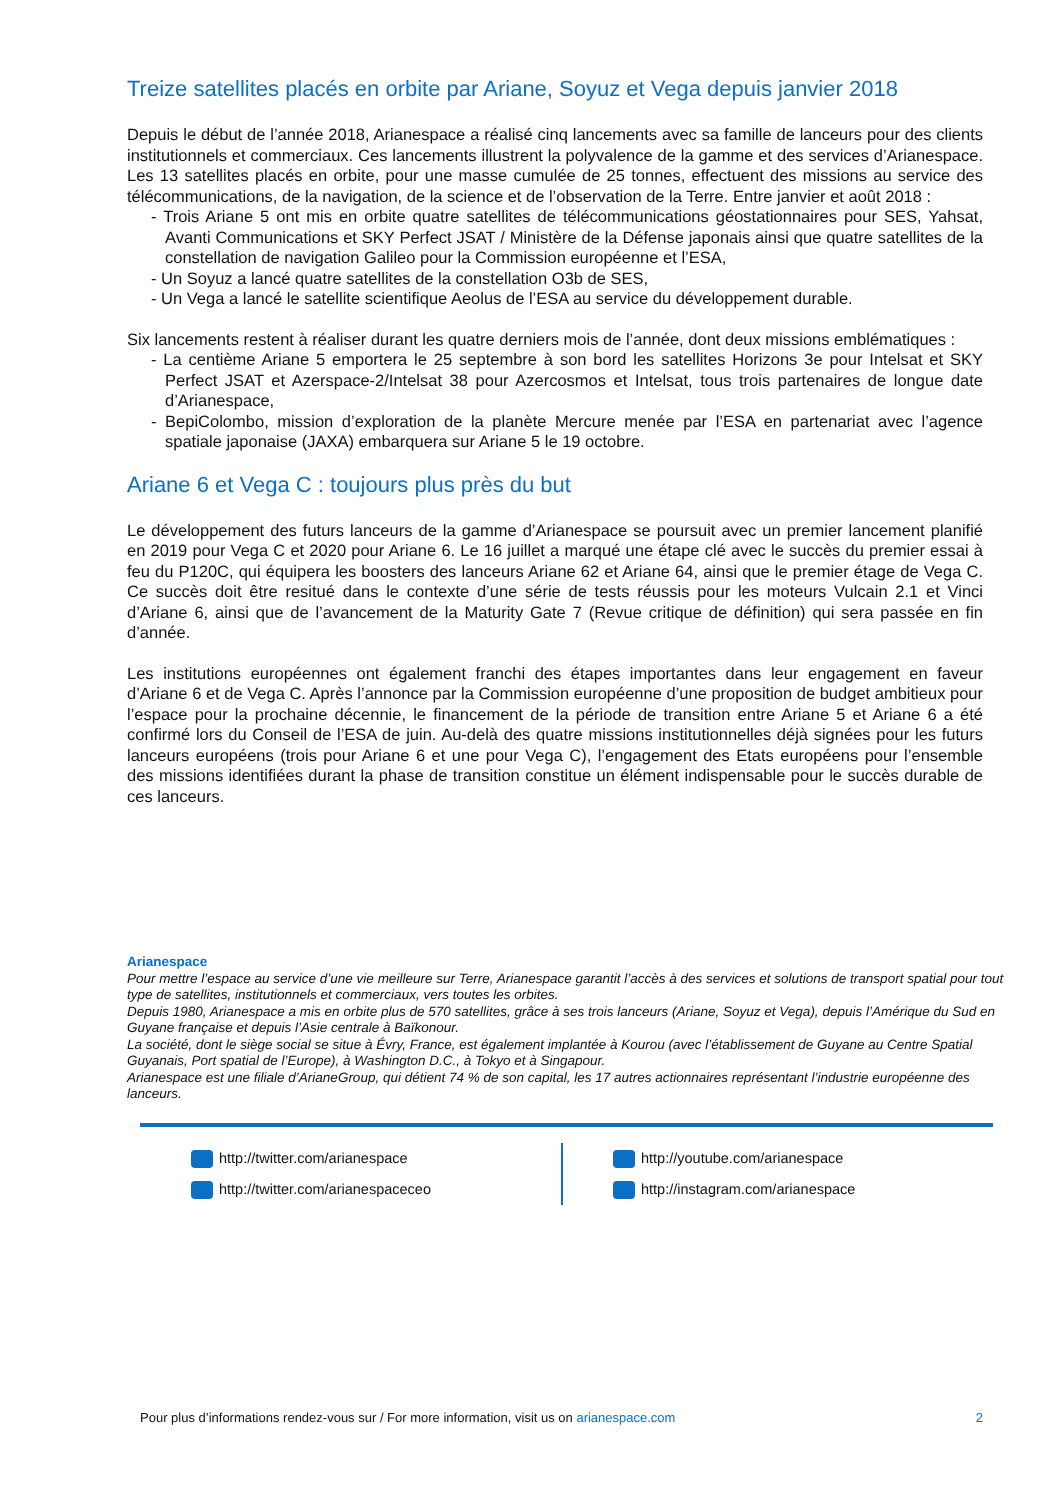Treize satellites placés en orbite par Ariane, Soyuz et Vega depuis janvier 2018
Depuis le début de l’année 2018, Arianespace a réalisé cinq lancements avec sa famille de lanceurs pour des clients institutionnels et commerciaux. Ces lancements illustrent la polyvalence de la gamme et des services d’Arianespace. Les 13 satellites placés en orbite, pour une masse cumulée de 25 tonnes, effectuent des missions au service des télécommunications, de la navigation, de la science et de l’observation de la Terre. Entre janvier et août 2018 :
- Trois Ariane 5 ont mis en orbite quatre satellites de télécommunications géostationnaires pour SES, Yahsat, Avanti Communications et SKY Perfect JSAT / Ministère de la Défense japonais ainsi que quatre satellites de la constellation de navigation Galileo pour la Commission européenne et l’ESA,
- Un Soyuz a lancé quatre satellites de la constellation O3b de SES,
- Un Vega a lancé le satellite scientifique Aeolus de l’ESA au service du développement durable.
Six lancements restent à réaliser durant les quatre derniers mois de l’année, dont deux missions emblématiques :
- La centième Ariane 5 emportera le 25 septembre à son bord les satellites Horizons 3e pour Intelsat et SKY Perfect JSAT et Azerspace-2/Intelsat 38 pour Azercosmos et Intelsat, tous trois partenaires de longue date d’Arianespace,
- BepiColombo, mission d’exploration de la planète Mercure menée par l’ESA en partenariat avec l’agence spatiale japonaise (JAXA) embarquera sur Ariane 5 le 19 octobre.
Ariane 6 et Vega C : toujours plus près du but
Le développement des futurs lanceurs de la gamme d’Arianespace se poursuit avec un premier lancement planifié en 2019 pour Vega C et 2020 pour Ariane 6. Le 16 juillet a marqué une étape clé avec le succès du premier essai à feu du P120C, qui équipera les boosters des lanceurs Ariane 62 et Ariane 64, ainsi que le premier étage de Vega C. Ce succès doit être resitué dans le contexte d’une série de tests réussis pour les moteurs Vulcain 2.1 et Vinci d’Ariane 6, ainsi que de l’avancement de la Maturity Gate 7 (Revue critique de définition) qui sera passée en fin d’année.
Les institutions européennes ont également franchi des étapes importantes dans leur engagement en faveur d’Ariane 6 et de Vega C. Après l’annonce par la Commission européenne d’une proposition de budget ambitieux pour l’espace pour la prochaine décennie, le financement de la période de transition entre Ariane 5 et Ariane 6 a été confirmé lors du Conseil de l’ESA de juin. Au-delà des quatre missions institutionnelles déjà signées pour les futurs lanceurs européens (trois pour Ariane 6 et une pour Vega C), l’engagement des Etats européens pour l’ensemble des missions identifiées durant la phase de transition constitue un élément indispensable pour le succès durable de ces lanceurs.
Arianespace
Pour mettre l’espace au service d’une vie meilleure sur Terre, Arianespace garantit l’accès à des services et solutions de transport spatial pour tout type de satellites, institutionnels et commerciaux, vers toutes les orbites.
Depuis 1980, Arianespace a mis en orbite plus de 570 satellites, grâce à ses trois lanceurs (Ariane, Soyuz et Vega), depuis l’Amérique du Sud en Guyane française et depuis l’Asie centrale à Baïkonour.
La société, dont le siège social se situe à Évry, France, est également implantée à Kourou (avec l’établissement de Guyane au Centre Spatial Guyanais, Port spatial de l’Europe), à Washington D.C., à Tokyo et à Singapour.
Arianespace est une filiale d’ArianeGroup, qui détient 74 % de son capital, les 17 autres actionnaires représentant l’industrie européenne des lanceurs.
http://twitter.com/arianespace
http://twitter.com/arianespaceceo
http://youtube.com/arianespace
http://instagram.com/arianespace
Pour plus d’informations rendez-vous sur / For more information, visit us on arianespace.com
2